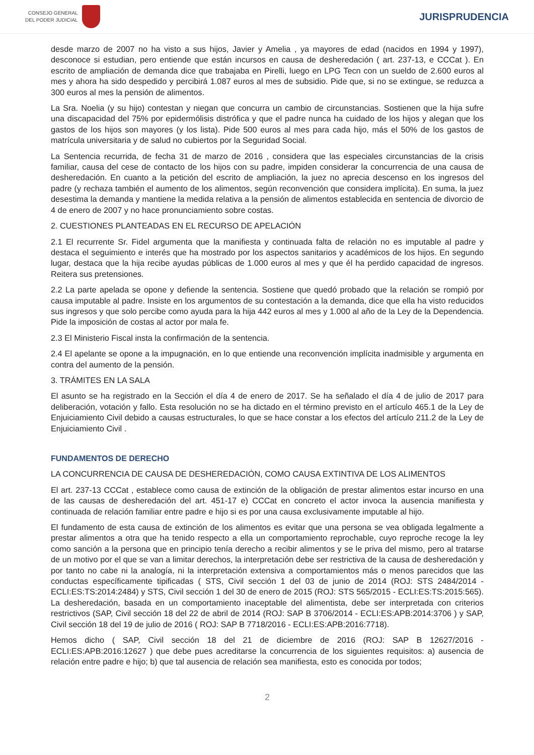CONSEJO GENERAL
DEL PODER JUDICIAL
JURISPRUDENCIA
desde marzo de 2007 no ha visto a sus hijos, Javier y Amelia , ya mayores de edad (nacidos en 1994 y 1997), desconoce si estudian, pero entiende que están incursos en causa de desheredación ( art. 237-13, e CCCat ). En escrito de ampliación de demanda dice que trabajaba en Pirelli, luego en LPG Tecn con un sueldo de 2.600 euros al mes y ahora ha sido despedido y percibirá 1.087 euros al mes de subsidio. Pide que, si no se extingue, se reduzca a 300 euros al mes la pensión de alimentos.
La Sra. Noelia (y su hijo) contestan y niegan que concurra un cambio de circunstancias. Sostienen que la hija sufre una discapacidad del 75% por epidermólisis distrófica y que el padre nunca ha cuidado de los hijos y alegan que los gastos de los hijos son mayores (y los lista). Pide 500 euros al mes para cada hijo, más el 50% de los gastos de matrícula universitaria y de salud no cubiertos por la Seguridad Social.
La Sentencia recurrida, de fecha 31 de marzo de 2016 , considera que las especiales circunstancias de la crisis familiar, causa del cese de contacto de los hijos con su padre, impiden considerar la concurrencia de una causa de desheredación. En cuanto a la petición del escrito de ampliación, la juez no aprecia descenso en los ingresos del padre (y rechaza también el aumento de los alimentos, según reconvención que considera implícita). En suma, la juez desestima la demanda y mantiene la medida relativa a la pensión de alimentos establecida en sentencia de divorcio de 4 de enero de 2007 y no hace pronunciamiento sobre costas.
2. CUESTIONES PLANTEADAS EN EL RECURSO DE APELACIÓN
2.1 El recurrente Sr. Fidel argumenta que la manifiesta y continuada falta de relación no es imputable al padre y destaca el seguimiento e interés que ha mostrado por los aspectos sanitarios y académicos de los hijos. En segundo lugar, destaca que la hija recibe ayudas públicas de 1.000 euros al mes y que él ha perdido capacidad de ingresos. Reitera sus pretensiones.
2.2 La parte apelada se opone y defiende la sentencia. Sostiene que quedó probado que la relación se rompió por causa imputable al padre. Insiste en los argumentos de su contestación a la demanda, dice que ella ha visto reducidos sus ingresos y que solo percibe como ayuda para la hija 442 euros al mes y 1.000 al año de la Ley de la Dependencia. Pide la imposición de costas al actor por mala fe.
2.3 El Ministerio Fiscal insta la confirmación de la sentencia.
2.4 El apelante se opone a la impugnación, en lo que entiende una reconvención implícita inadmisible y argumenta en contra del aumento de la pensión.
3. TRÁMITES EN LA SALA
El asunto se ha registrado en la Sección el día 4 de enero de 2017. Se ha señalado el día 4 de julio de 2017 para deliberación, votación y fallo. Esta resolución no se ha dictado en el término previsto en el artículo 465.1 de la Ley de Enjuiciamiento Civil debido a causas estructurales, lo que se hace constar a los efectos del artículo 211.2 de la Ley de Enjuiciamiento Civil .
FUNDAMENTOS DE DERECHO
LA CONCURRENCIA DE CAUSA DE DESHEREDACIÓN, COMO CAUSA EXTINTIVA DE LOS ALIMENTOS
El art. 237-13 CCCat , establece como causa de extinción de la obligación de prestar alimentos estar incurso en una de las causas de desheredación del art. 451-17 e) CCCat en concreto el actor invoca la ausencia manifiesta y continuada de relación familiar entre padre e hijo si es por una causa exclusivamente imputable al hijo.
El fundamento de esta causa de extinción de los alimentos es evitar que una persona se vea obligada legalmente a prestar alimentos a otra que ha tenido respecto a ella un comportamiento reprochable, cuyo reproche recoge la ley como sanción a la persona que en principio tenía derecho a recibir alimentos y se le priva del mismo, pero al tratarse de un motivo por el que se van a limitar derechos, la interpretación debe ser restrictiva de la causa de desheredación y por tanto no cabe ni la analogía, ni la interpretación extensiva a comportamientos más o menos parecidos que las conductas específicamente tipificadas ( STS, Civil sección 1 del 03 de junio de 2014 (ROJ: STS 2484/2014 - ECLI:ES:TS:2014:2484) y STS, Civil sección 1 del 30 de enero de 2015 (ROJ: STS 565/2015 - ECLI:ES:TS:2015:565). La desheredación, basada en un comportamiento inaceptable del alimentista, debe ser interpretada con criterios restrictivos (SAP, Civil sección 18 del 22 de abril de 2014 (ROJ: SAP B 3706/2014 - ECLI:ES:APB:2014:3706 ) y SAP, Civil sección 18 del 19 de julio de 2016 ( ROJ: SAP B 7718/2016 - ECLI:ES:APB:2016:7718).
Hemos dicho ( SAP, Civil sección 18 del 21 de diciembre de 2016 (ROJ: SAP B 12627/2016 - ECLI:ES:APB:2016:12627 ) que debe pues acreditarse la concurrencia de los siguientes requisitos: a) ausencia de relación entre padre e hijo; b) que tal ausencia de relación sea manifiesta, esto es conocida por todos;
2